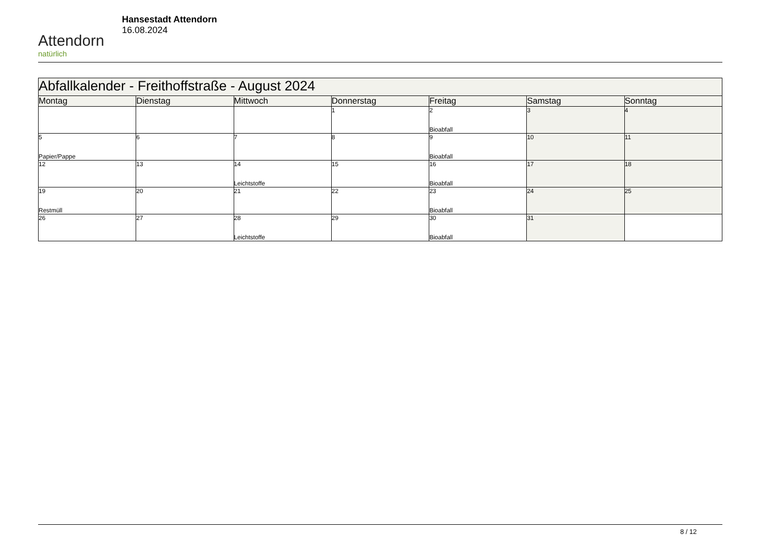Attendorn
natürlich
Hansestadt Attendorn
16.08.2024
| Abfallkalender - Freithoffstraße - August 2024 | | | | | | |
| Montag | Dienstag | Mittwoch | Donnerstag | Freitag | Samstag | Sonntag |
| | | | 1 | 2 Bioabfall | 3 | 4 |
| 5 Papier/Pappe | 6 | 7 | 8 | 9 Bioabfall | 10 | 11 |
| 12 | 13 | 14 Leichtstoffe | 15 | 16 Bioabfall | 17 | 18 |
| 19 Restmüll | 20 | 21 | 22 | 23 Bioabfall | 24 | 25 |
| 26 | 27 | 28 Leichtstoffe | 29 | 30 Bioabfall | 31 | |
8 / 12